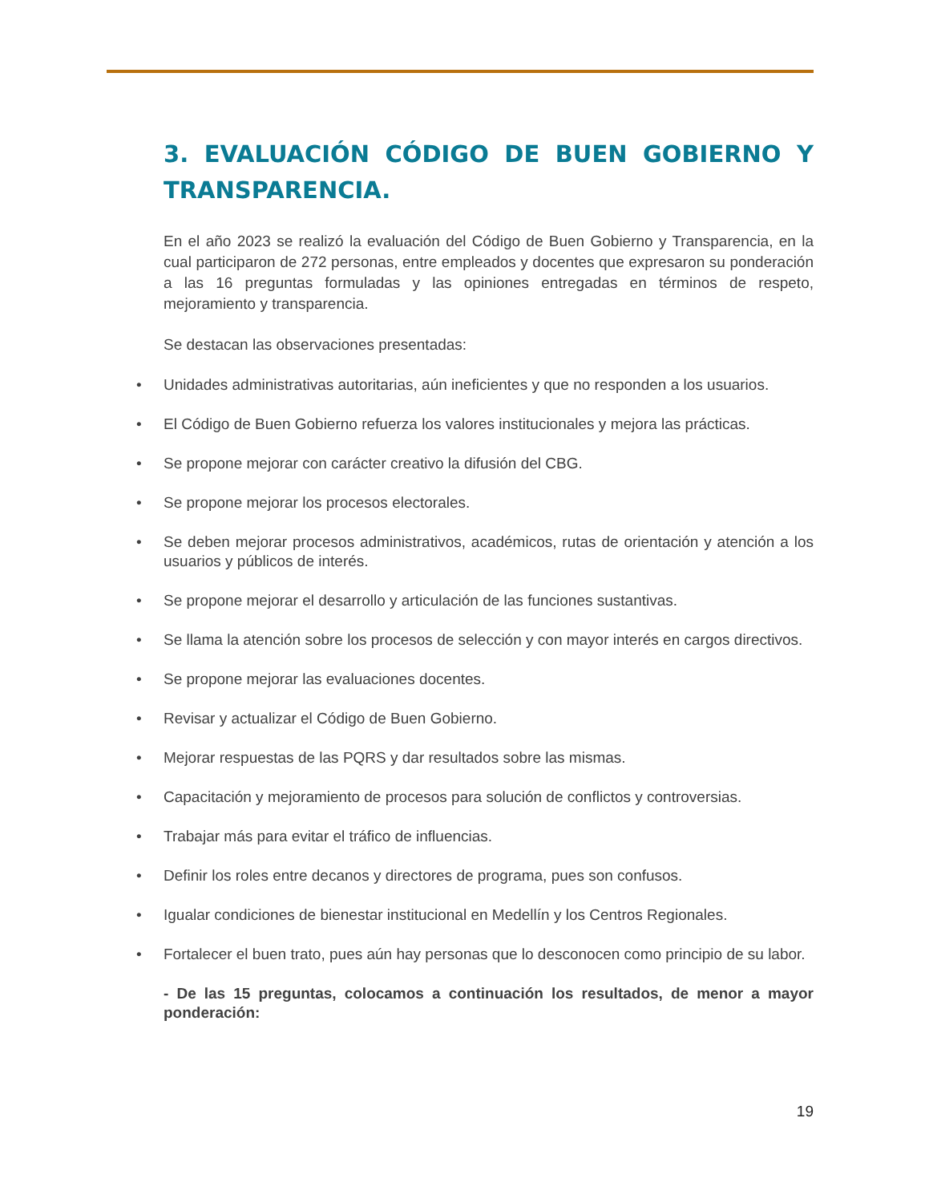3. EVALUACIÓN CÓDIGO DE BUEN GOBIERNO Y TRANSPARENCIA.
En el año 2023 se realizó la evaluación del Código de Buen Gobierno y Transparencia, en la cual participaron de 272 personas, entre empleados y docentes que expresaron su ponderación a las 16 preguntas formuladas y las opiniones entregadas en términos de respeto, mejoramiento y transparencia.
Se destacan las observaciones presentadas:
• Unidades administrativas autoritarias, aún ineficientes y que no responden a los usuarios.
• El Código de Buen Gobierno refuerza los valores institucionales y mejora las prácticas.
• Se propone mejorar con carácter creativo la difusión del CBG.
• Se propone mejorar los procesos electorales.
• Se deben mejorar procesos administrativos, académicos, rutas de orientación y atención a los usuarios y públicos de interés.
• Se propone mejorar el desarrollo y articulación de las funciones sustantivas.
• Se llama la atención sobre los procesos de selección y con mayor interés en cargos directivos.
• Se propone mejorar las evaluaciones docentes.
• Revisar y actualizar el Código de Buen Gobierno.
• Mejorar respuestas de las PQRS y dar resultados sobre las mismas.
• Capacitación y mejoramiento de procesos para solución de conflictos y controversias.
• Trabajar más para evitar el tráfico de influencias.
• Definir los roles entre decanos y directores de programa, pues son confusos.
• Igualar condiciones de bienestar institucional en Medellín y los Centros Regionales.
• Fortalecer el buen trato, pues aún hay personas que lo desconocen como principio de su labor.
- De las 15 preguntas, colocamos a continuación los resultados, de menor a mayor ponderación:
19